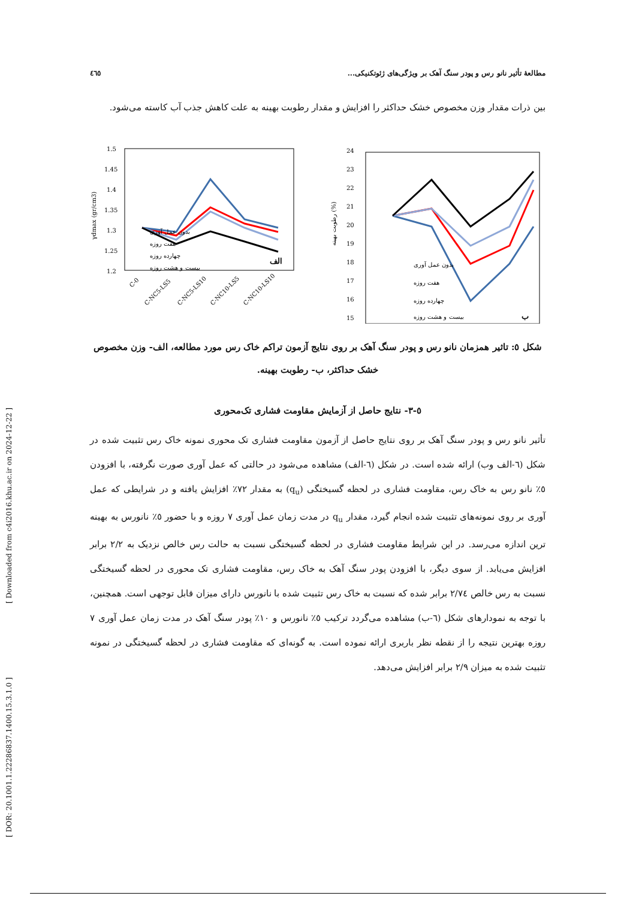[ Downloaded from c4i2016.khu.ac.ir on 2024-12-22 ]
[ DOR: 20.1001.1.22286837.1400.15.3.1.0 ]
مطالعهٔ تأثیر نانو رس و پودر سنگ آهک بر ویژگی‌های ژئوتکنیکی... ٤٦٥
بین ذرات مقدار وزن مخصوص خشک حداکثر را افزایش و مقدار رطوبت بهینه به علت کاهش جذب آب کاسته می‌شود.
γdmax (gr/cm3)
1.5
1.45
1.4
1.35
1.3
1.25
1.2
الف
بدون عمل آوری
هفت روزه
چهارده روزه
بیست و هشت روزه
C-0
C-NC5-LS5
C-NC5-LS10
C-NC10-LS5
C-NC10-LS10
رطوبت بهینه (%)
24
23
22
21
20
19
18
17
16
15
بدون عمل آوری
هفت روزه
چهارده روزه
بیست و هشت روزه
ب
شکل ٥: تاثیر همزمان نانو رس و پودر سنگ آهک بر روی نتایج آزمون تراکم خاک رس مورد مطالعه، الف- وزن مخصوص خشک حداکثر، ب- رطوبت بهینه.
٥-٣- نتایج حاصل از آزمایش مقاومت فشاری تک‌محوری
تأثیر نانو رس و پودر سنگ آهک بر روی نتایج حاصل از آزمون مقاومت فشاری تک محوری نمونه خاک رس تثبیت شده در شکل (٦-الف وب) ارائه شده است. در شکل (٦-الف) مشاهده می‌شود در حالتی که عمل آوری صورت نگرفته، با افزودن ٥٪ نانو رس به خاک رس، مقاومت فشاری در لحظه گسیختگی (q<sub>u</sub>) به مقدار ٧٢٪ افزایش یافته و در شرایطی که عمل آوری بر روی نمونه‌های تثبیت شده انجام گیرد، مقدار q<sub>u</sub> در مدت زمان عمل آوری ٧ روزه و با حضور ٥٪ نانورس به بهینه ترین اندازه می‌رسد. در این شرایط مقاومت فشاری در لحظه گسیختگی نسبت به حالت رس خالص نزدیک به ٢/٢ برابر افزایش می‌یابد. از سوی دیگر، با افزودن پودر سنگ آهک به خاک رس، مقاومت فشاری تک محوری در لحظه گسیختگی نسبت به رس خالص ٢/٧٤ برابر شده که نسبت به خاک رس تثبیت شده با نانورس دارای میزان قابل توجهی است. همچنین، با توجه به نمودارهای شکل (٦-ب) مشاهده می‌گردد ترکیب ٥٪ نانورس و ١٠٪ پودر سنگ آهک در مدت زمان عمل آوری ٧ روزه بهترین نتیجه را از نقطه نظر باربری ارائه نموده است. به گونه‌ای که مقاومت فشاری در لحظه گسیختگی در نمونه تثبیت شده به میزان ٢/٩ برابر افزایش می‌دهد.